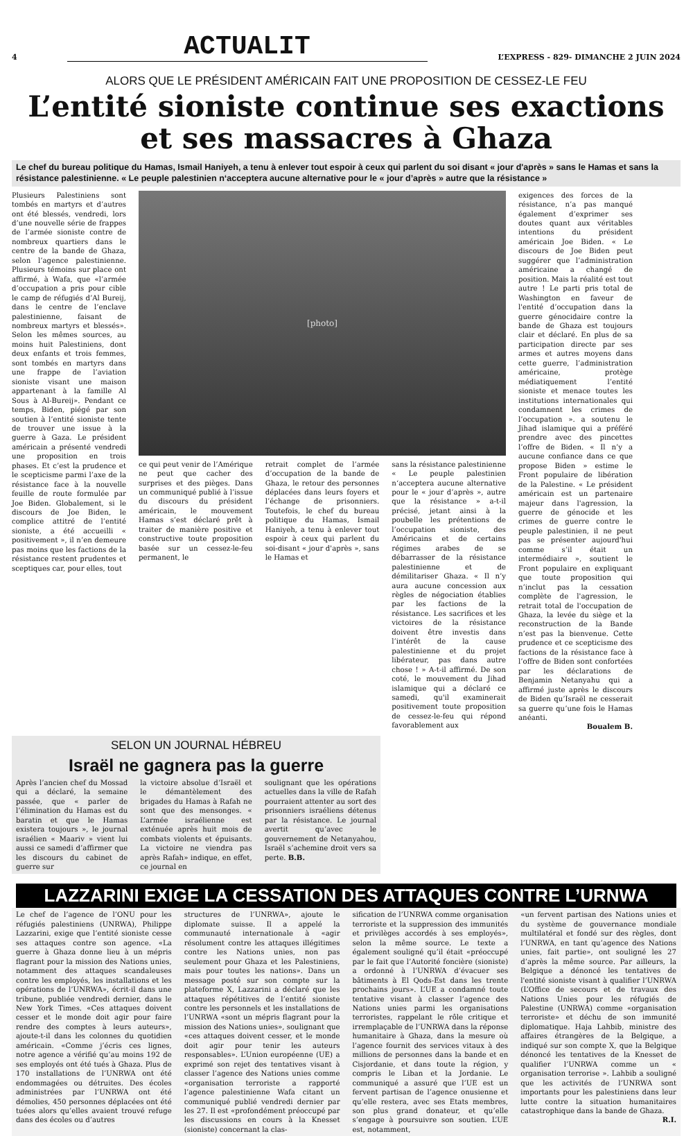4 ACTUALIT L’EXPRESS - 829- DIMANCHE 2 JUIN 2024
ALORS QUE LE PRÉSIDENT AMÉRICAIN FAIT UNE PROPOSITION DE CESSEZ-LE FEU
L’entité sioniste continue ses exactions
et ses massacres à Ghaza
Le chef du bureau politique du Hamas, Ismail Haniyeh, a tenu à enlever tout espoir à ceux qui parlent du soi disant « jour d'après » sans le Hamas et sans la résistance palestinienne. « Le peuple palestinien n‘acceptera aucune alternative pour le « jour d’après » autre que la résistance »
Plusieurs Palestiniens sont tombés en martyrs et d’autres ont été blessés, vendredi, lors d’une nouvelle série de frappes de l’armée sioniste contre de nombreux quartiers dans le centre de la bande de Ghaza, selon l’agence palestinienne. Plusieurs témoins sur place ont affirmé, à Wafa, que «l’armée d’occupation a pris pour cible le camp de réfugiés d’Al Bureij, dans le centre de l’enclave palestinienne, faisant de nombreux martyrs et blessés». Selon les mêmes sources, au moins huit Palestiniens, dont deux enfants et trois femmes, sont tombés en martyrs dans une frappe de l’aviation sioniste visant une maison appartenant à la famille Al Sous à Al-Bureij». Pendant ce temps, Biden, piégé par son soutien à l’entité sioniste tente de trouver une issue à la guerre à Gaza. Le président américain a présenté vendredi une proposition en trois phases. Et c’est la prudence et le scepticisme parmi l’axe de la résistance face à la nouvelle feuille de route formulée par Joe Biden. Globalement, si le discours de Joe Biden, le complice attitré de l’entité sioniste, a été accueilli « positivement », il n’en demeure pas moins que les factions de la résistance restent prudentes et sceptiques car, pour elles, tout
[photo]
ce qui peut venir de l’Amérique ne peut que cacher des surprises et des pièges. Dans un communiqué publié à l’issue du discours du président américain, le mouvement Hamas s’est déclaré prêt à traiter de manière positive et constructive toute proposition basée sur un cessez-le-feu permanent, le
retrait complet de l’armée d’occupation de la bande de Ghaza, le retour des personnes déplacées dans leurs foyers et l’échange de prisonniers. Toutefois, le chef du bureau politique du Hamas, Ismail Haniyeh, a tenu à enlever tout espoir à ceux qui parlent du soi-disant « jour d'après », sans le Hamas et
sans la résistance palestinienne « Le peuple palestinien n‘acceptera aucune alternative pour le « jour d’après », autre que la résistance » a-t-il précisé, jetant ainsi à la poubelle les prétentions de l’occupation sioniste, des Américains et de certains régimes arabes de se débarrasser de la résistance palestinienne et de démilitariser Ghaza. « Il n’y aura aucune concession aux règles de négociation établies par les factions de la résistance. Les sacrifices et les victoires de la résistance doivent être investis dans l’intérêt de la cause palestinienne et du projet libérateur, pas dans autre chose ! » A-t-il affirmé. De son coté, le mouvement du Jihad islamique qui a déclaré ce samedi, qu'il examinerait positivement toute proposition de cessez-le-feu qui répond favorablement aux
exigences des forces de la résistance, n’a pas manqué également d’exprimer ses doutes quant aux véritables intentions du président américain Joe Biden. « Le discours de Joe Biden peut suggérer que l’administration américaine a changé de position. Mais la réalité est tout autre ! Le parti pris total de Washington en faveur de l'entité d’occupation dans la guerre génocidaire contre la bande de Ghaza est toujours clair et déclaré. En plus de sa participation directe par ses armes et autres moyens dans cette guerre, l’administration américaine, protège médiatiquement l’entité sioniste et menace toutes les institutions internationales qui condamnent les crimes de l’occupation ». a soutenu le Jihad islamique qui a préféré prendre avec des pincettes l’offre de Biden. « Il n’y a aucune confiance dans ce que propose Biden » estime le Front populaire de libération de la Palestine. « Le président américain est un partenaire majeur dans l'agression, la guerre de génocide et les crimes de guerre contre le peuple palestinien, il ne peut pas se présenter aujourd'hui comme s’il était un intermédiaire », soutient le Front populaire en expliquant que toute proposition qui n’inclut pas la cessation complète de l'agression, le retrait total de l'occupation de Ghaza, la levée du siège et la reconstruction de la Bande n’est pas la bienvenue. Cette prudence et ce scepticisme des factions de la résistance face à l’offre de Biden sont confortées par les déclarations de Benjamin Netanyahu qui a affirmé juste après le discours de Biden qu’Israël ne cesserait sa guerre qu’une fois le Hamas anéanti.
Boualem B.
SELON UN JOURNAL HÉBREU
Israël ne gagnera pas la guerre
Après l’ancien chef du Mossad qui a déclaré, la semaine passée, que « parler de l’élimination du Hamas est du baratin et que le Hamas existera toujours », le journal israélien « Maariv » vient lui aussi ce samedi d’affirmer que les discours du cabinet de guerre sur
la victoire absolue d’Israël et le démantèlement des brigades du Hamas à Rafah ne sont que des mensonges. « L’armée israélienne est exténuée après huit mois de combats violents et épuisants. La victoire ne viendra pas après Rafah» indique, en effet, ce journal en
soulignant que les opérations actuelles dans la ville de Rafah pourraient attenter au sort des prisonniers israéliens détenus par la résistance. Le journal avertit qu’avec le gouvernement de Netanyahou, Israël s’achemine droit vers sa perte. B.B.
LAZZARINI EXIGE LA CESSATION DES ATTAQUES CONTRE L’URNWA
Le chef de l’agence de l’ONU pour les réfugiés palestiniens (UNRWA), Philippe Lazzarini, exige que l’entité sioniste cesse ses attaques contre son agence. «La guerre à Ghaza donne lieu à un mépris flagrant pour la mission des Nations unies, notamment des attaques scandaleuses contre les employés, les installations et les opérations de l’UNRWA», écrit-il dans une tribune, publiée vendredi dernier, dans le New York Times. «Ces attaques doivent cesser et le monde doit agir pour faire rendre des comptes à leurs auteurs», ajoute-t-il dans les colonnes du quotidien américain. «Comme j’écris ces lignes, notre agence a vérifié qu’au moins 192 de ses employés ont été tués à Ghaza. Plus de 170 installations de l’UNRWA ont été endommagées ou détruites. Des écoles administrées par l’UNRWA ont été démolies, 450 personnes déplacées ont été tuées alors qu’elles avaient trouvé refuge dans des écoles ou d’autres
structures de l’UNRWA», ajoute le diplomate suisse. Il a appelé la communauté internationale à «agir résolument contre les attaques illégitimes contre les Nations unies, non pas seulement pour Ghaza et les Palestiniens, mais pour toutes les nations». Dans un message posté sur son compte sur la plateforme X, Lazzarini a déclaré que les attaques répétitives de l’entité sioniste contre les personnels et les installations de l’UNRWA «sont un mépris flagrant pour la mission des Nations unies», soulignant que «ces attaques doivent cesser, et le monde doit agir pour tenir les auteurs responsables». L’Union européenne (UE) a exprimé son rejet des tentatives visant à classer l’agence des Nations unies comme «organisation terroriste a rapporté l’agence palestinienne Wafa citant un communiqué publié vendredi dernier par les 27. Il est «profondément préoccupé par les discussions en cours à la Knesset (sioniste) concernant la clas-
sification de l’UNRWA comme organisation terroriste et la suppression des immunités et privilèges accordés à ses employés», selon la même source. Le texte a également souligné qu’il était «préoccupé par le fait que l’Autorité foncière (sioniste) a ordonné à l’UNRWA d’évacuer ses bâtiments à El Qods-Est dans les trente prochains jours». L’UE a condamné toute tentative visant à classer l’agence des Nations unies parmi les organisations terroristes, rappelant le rôle critique et irremplaçable de l’UNRWA dans la réponse humanitaire à Ghaza, dans la mesure où l’agence fournit des services vitaux à des millions de personnes dans la bande et en Cisjordanie, et dans toute la région, y compris le Liban et la Jordanie. Le communiqué a assuré que l’UE est un fervent partisan de l’agence onusienne et qu’elle restera, avec ses Etats membres, son plus grand donateur, et qu’elle s’engage à poursuivre son soutien. L’UE est, notamment,
«un fervent partisan des Nations unies et du système de gouvernance mondiale multilatéral et fondé sur des règles, dont l’UNRWA, en tant qu’agence des Nations unies, fait partie», ont souligné les 27 d’après la même source. Par ailleurs, la Belgique a dénoncé les tentatives de l'entité sioniste visant à qualifier l’UNRWA (L’Office de secours et de travaux des Nations Unies pour les réfugiés de Palestine (UNRWA) comme «organisation terroriste» et déchu de son immunité diplomatique. Haja Lahbib, ministre des affaires étrangères de la Belgique, a indiqué sur son compte X, que la Belgique dénoncé les tentatives de la Knesset de qualifier l’UNRWA comme un « organisation terrorise ». Lahbib a souligné que les activités de l’UNRWA sont importants pour les palestiniens dans leur lutte contre la situation humanitaires catastrophique dans la bande de Ghaza.
R.I.